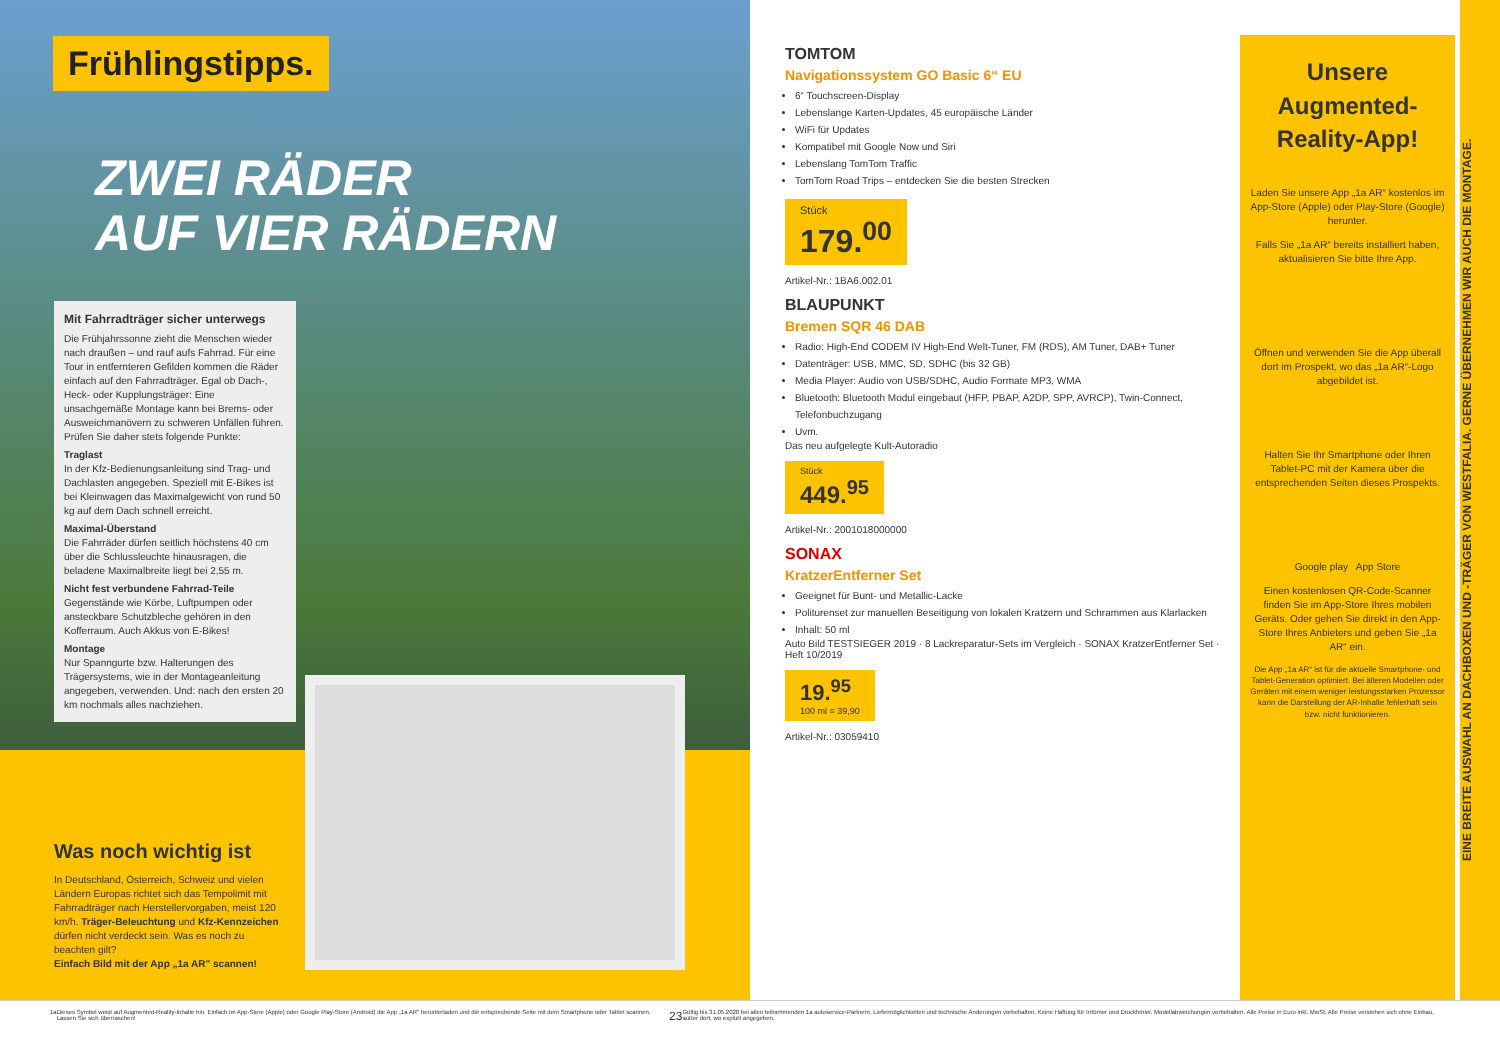Frühlingstipps.
ZWEI RÄDER
AUF VIER RÄDERN
Mit Fahrradträger sicher unterwegs
Die Frühjahrssonne zieht die Menschen wieder nach draußen – und rauf aufs Fahrrad. Für eine Tour in entfernteren Gefilden kommen die Räder einfach auf den Fahrradträger. Egal ob Dach-, Heck- oder Kupplungsträger: Eine unsachgemäße Montage kann bei Brems- oder Ausweichmanövern zu schweren Unfällen führen. Prüfen Sie daher stets folgende Punkte:
Traglast
In der Kfz-Bedienungsanleitung sind Trag- und Dachlasten angegeben. Speziell mit E-Bikes ist bei Kleinwagen das Maximalgewicht von rund 50 kg auf dem Dach schnell erreicht.
Maximal-Überstand
Die Fahrräder dürfen seitlich höchstens 40 cm über die Schlussleuchte hinausragen, die beladene Maximalbreite liegt bei 2,55 m.
Nicht fest verbundene Fahrrad-Teile
Gegenstände wie Körbe, Luftpumpen oder ansteckbare Schutzbleche gehören in den Kofferraum. Auch Akkus von E-Bikes!
Montage
Nur Spanngurte bzw. Halterungen des Trägersystems, wie in der Montageanleitung angegeben, verwenden. Und: nach den ersten 20 km nochmals alles nachziehen.
Was noch wichtig ist
In Deutschland, Österreich, Schweiz und vielen Ländern Europas richtet sich das Tempolimit mit Fahrradträger nach Herstellervorgaben, meist 120 km/h. Träger-Beleuchtung und Kfz-Kennzeichen dürfen nicht verdeckt sein. Was es noch zu beachten gilt?
Einfach Bild mit der App „1a AR" scannen!
TOMTOM
Navigationssystem GO Basic 6“ EU
6“ Touchscreen-Display
Lebenslange Karten-Updates, 45 europäische Länder
WiFi für Updates
Kompatibel mit Google Now und Siri
Lebenslang TomTom Traffic
TomTom Road Trips – entdecken Sie die besten Strecken
Stück 179.<sup>00</sup>
Artikel-Nr.: 1BA6.002.01
BLAUPUNKT
Bremen SQR 46 DAB
Radio: High-End CODEM IV High-End Welt-Tuner, FM (RDS), AM Tuner, DAB+ Tuner
Datenträger: USB, MMC, SD, SDHC (bis 32 GB)
Media Player: Audio von USB/SDHC, Audio Formate MP3, WMA
Bluetooth: Bluetooth Modul eingebaut (HFP, PBAP, A2DP, SPP, AVRCP), Twin-Connect, Telefonbuchzugang
Uvm.
Das neu aufgelegte Kult-Autoradio
Stück 449.<sup>95</sup>
Artikel-Nr.: 2001018000000
SONAX
KratzerEntferner Set
Geeignet für Bunt- und Metallic-Lacke
Polituren­set zur manuellen Beseitigung von lokalen Kratzern und Schrammen aus Klarlacken
Inhalt: 50 ml
Auto Bild TESTSIEGER 2019 · 8 Lackreparatur-Sets im Vergleich · SONAX KratzerEntferner Set · Heft 10/2019
19.<sup>95</sup> 100 ml = 39,90
Artikel-Nr.: 03059410
Unsere Augmented-Reality-App!
Laden Sie unsere App „1a AR“ kostenlos im App-Store (Apple) oder Play-Store (Google) herunter.
Falls Sie „1a AR“ bereits installiert haben, aktualisieren Sie bitte Ihre App.
Öffnen und verwenden Sie die App überall dort im Prospekt, wo das „1a AR“-Logo abgebildet ist.
Halten Sie Ihr Smartphone oder Ihren Tablet-PC mit der Kamera über die entsprechenden Seiten dieses Prospekts.
Google play App Store
Einen kostenlosen QR-Code-Scanner finden Sie im App-Store Ihres mobilen Geräts. Oder gehen Sie direkt in den App-Store Ihres Anbieters und geben Sie „1a AR“ ein.
Die App „1a AR“ ist für die aktuelle Smartphone- und Tablet-Generation optimiert. Bei älteren Modellen oder Geräten mit einem weniger leistungsstarken Prozessor kann die Darstellung der AR-Inhalte fehlerhaft sein bzw. nicht funktionieren.
EINE BREITE AUSWAHL AN DACHBOXEN UND -TRÄGER VON WESTFALIA. GERNE ÜBERNEHMEN WIR AUCH DIE MONTAGE.
1a Dieses Symbol weist auf Augmented-Reality-Inhalte hin. Einfach im App-Store (Apple) oder Google Play-Store (Android) die App „1a AR“ herunterladen und die entsprechende Seite mit dem Smartphone oder Tablet scannen. Lassen Sie sich überraschen! 2 3 Gültig bis 31.05.2020 bei allen teilnehmenden 1a autoservice-Partnern. Liefermöglichkeiten und technische Änderungen vorbehalten. Keine Haftung für Irrtümer und Druckfehler. Modellabweichungen vorbehalten. Alle Preise in Euro inkl. MwSt. Alle Preise verstehen sich ohne Einbau, außer dort, wo explizit angegeben.